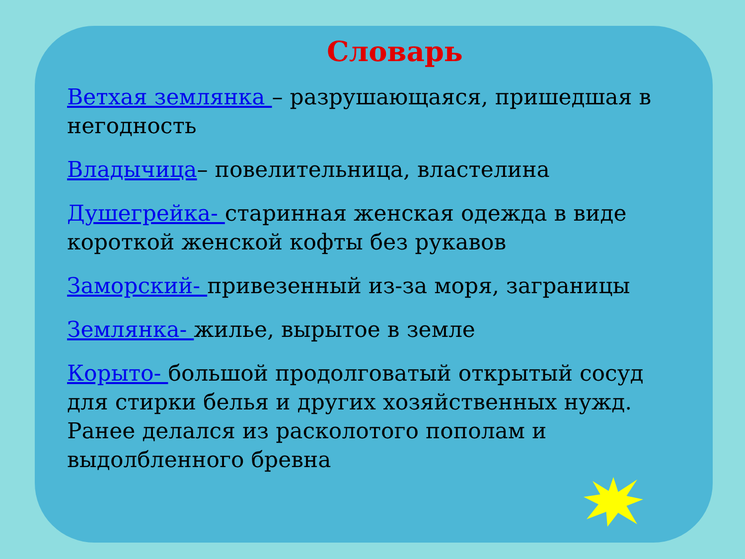Словарь
Ветхая землянка – разрушающаяся, пришедшая в негодность
Владычица– повелительница, властелина
Душегрейка- старинная женская одежда в виде короткой женской кофты без рукавов
Заморский- привезенный из-за моря, заграницы
Землянка- жилье, вырытое в земле
Корыто- большой продолговатый открытый сосуд для стирки белья и других хозяйственных нужд. Ранее делался из расколотого пополам и выдолбленного бревна